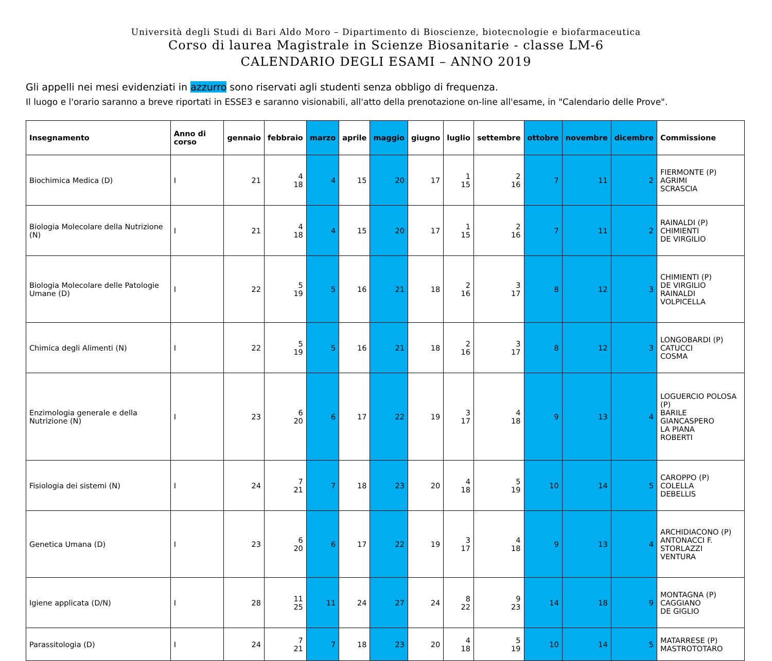Università degli Studi di Bari Aldo Moro – Dipartimento di Bioscienze, biotecnologie e biofarmaceutica
Corso di laurea Magistrale in Scienze Biosanitarie - classe LM-6
CALENDARIO DEGLI ESAMI – ANNO 2019
Gli appelli nei mesi evidenziati in azzurro sono riservati agli studenti senza obbligo di frequenza.
Il luogo e l'orario saranno a breve riportati in ESSE3 e saranno visionabili, all'atto della prenotazione on-line all'esame, in "Calendario delle Prove".
| Insegnamento | Anno di corso | gennaio | febbraio | marzo | aprile | maggio | giugno | luglio | settembre | ottobre | novembre | dicembre | Commissione |
| --- | --- | --- | --- | --- | --- | --- | --- | --- | --- | --- | --- | --- | --- |
| Biochimica Medica (D) | I | 21 | 4 18 | 4 | 15 | 20 | 17 | 1 15 | 2 16 | 7 | 11 | 2 | FIERMONTE (P) AGRIMI SCRASCIA |
| Biologia Molecolare della Nutrizione (N) | I | 21 | 4 18 | 4 | 15 | 20 | 17 | 1 15 | 2 16 | 7 | 11 | 2 | RAINALDI (P) CHIMIENTI DE VIRGILIO |
| Biologia Molecolare delle Patologie Umane (D) | I | 22 | 5 19 | 5 | 16 | 21 | 18 | 2 16 | 3 17 | 8 | 12 | 3 | CHIMIENTI (P) DE VIRGILIO RAINALDI VOLPICELLA |
| Chimica degli Alimenti (N) | I | 22 | 5 19 | 5 | 16 | 21 | 18 | 2 16 | 3 17 | 8 | 12 | 3 | LONGOBARDI (P) CATUCCI COSMA |
| Enzimologia generale e della Nutrizione (N) | I | 23 | 6 20 | 6 | 17 | 22 | 19 | 3 17 | 4 18 | 9 | 13 | 4 | LOGUERCIO POLOSA (P) BARILE GIANCASPERO LA PIANA ROBERTI |
| Fisiologia dei sistemi (N) | I | 24 | 7 21 | 7 | 18 | 23 | 20 | 4 18 | 5 19 | 10 | 14 | 5 | CAROPPO (P) COLELLA DEBELLIS |
| Genetica Umana (D) | I | 23 | 6 20 | 6 | 17 | 22 | 19 | 3 17 | 4 18 | 9 | 13 | 4 | ARCHIDIACONO (P) ANTONACCI F. STORLAZZI VENTURA |
| Igiene applicata (D/N) | I | 28 | 11 25 | 11 | 24 | 27 | 24 | 8 22 | 9 23 | 14 | 18 | 9 | MONTAGNA (P) CAGGIANO DE GIGLIO |
| Parassitologia (D) | I | 24 | 7 21 | 7 | 18 | 23 | 20 | 4 18 | 5 19 | 10 | 14 | 5 | MATARRESE (P) MASTROTOTARO |